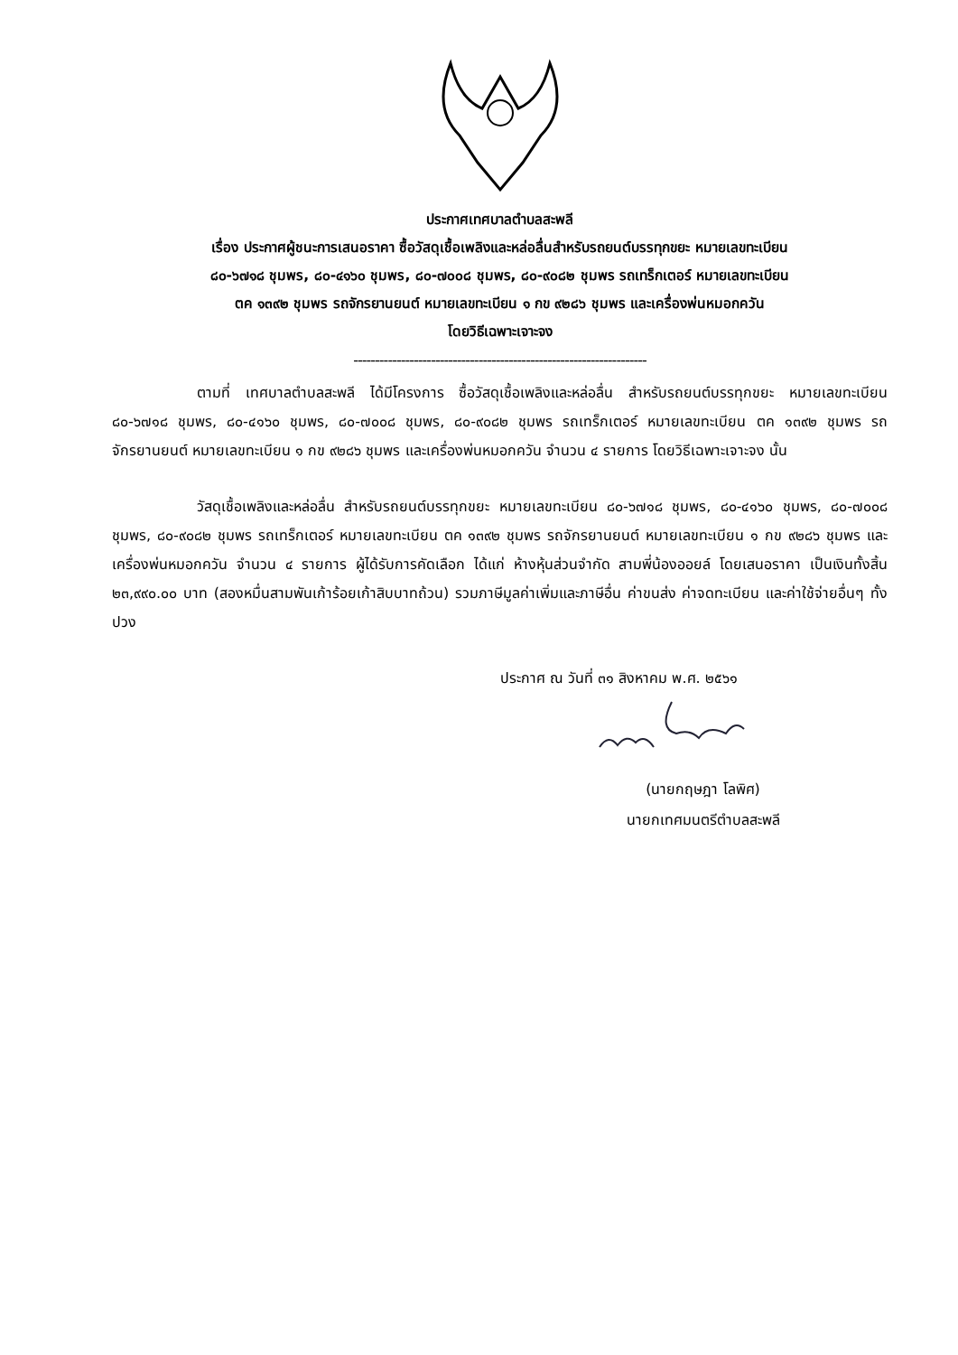ประกาศเทศบาลตำบลสะพลี
เรื่อง ประกาศผู้ชนะการเสนอราคา ซื้อวัสดุเชื้อเพลิงและหล่อลื่นสำหรับรถยนต์บรรทุกขยะ หมายเลขทะเบียน
๘๐-๖๗๑๘ ชุมพร, ๘๐-๔๑๖๐ ชุมพร, ๘๐-๗๐๐๘ ชุมพร, ๘๐-๙๐๘๒ ชุมพร รถเทร็กเตอร์ หมายเลขทะเบียน
ตค ๑๓๙๒ ชุมพร รถจักรยานยนต์ หมายเลขทะเบียน ๑ กข ๙๒๘๖ ชุมพร และเครื่องพ่นหมอกควัน
โดยวิธีเฉพาะเจาะจง
--------------------------------------------------------------------
ตามที่ เทศบาลตำบลสะพลี ได้มีโครงการ ซื้อวัสดุเชื้อเพลิงและหล่อลื่น สำหรับรถยนต์บรรทุกขยะ หมายเลขทะเบียน ๘๐-๖๗๑๘ ชุมพร, ๘๐-๔๑๖๐ ชุมพร, ๘๐-๗๐๐๘ ชุมพร, ๘๐-๙๐๘๒ ชุมพร รถเทร็กเตอร์ หมายเลขทะเบียน ตค ๑๓๙๒ ชุมพร รถจักรยานยนต์ หมายเลขทะเบียน ๑ กข ๙๒๘๖ ชุมพร และเครื่องพ่นหมอกควัน จำนวน ๔ รายการ โดยวิธีเฉพาะเจาะจง นั้น
วัสดุเชื้อเพลิงและหล่อลื่น สำหรับรถยนต์บรรทุกขยะ หมายเลขทะเบียน ๘๐-๖๗๑๘ ชุมพร, ๘๐-๔๑๖๐ ชุมพร, ๘๐-๗๐๐๘ ชุมพร, ๘๐-๙๐๘๒ ชุมพร รถเทร็กเตอร์ หมายเลขทะเบียน ตค ๑๓๙๒ ชุมพร รถจักรยานยนต์ หมายเลขทะเบียน ๑ กข ๙๒๘๖ ชุมพร และเครื่องพ่นหมอกควัน จำนวน ๔ รายการ ผู้ได้รับการคัดเลือก ได้แก่ ห้างหุ้นส่วนจำกัด สามพี่น้องออยล์ โดยเสนอราคา เป็นเงินทั้งสิ้น ๒๓,๙๙๐.๐๐ บาท (สองหมื่นสามพันเก้าร้อยเก้าสิบบาทถ้วน) รวมภาษีมูลค่าเพิ่มและภาษีอื่น ค่าขนส่ง ค่าจดทะเบียน และค่าใช้จ่ายอื่นๆ ทั้งปวง
ประกาศ ณ วันที่ ๓๑ สิงหาคม พ.ศ. ๒๕๖๑
(นายกฤษฎา โลพิศ)
นายกเทศมนตรีตำบลสะพลี